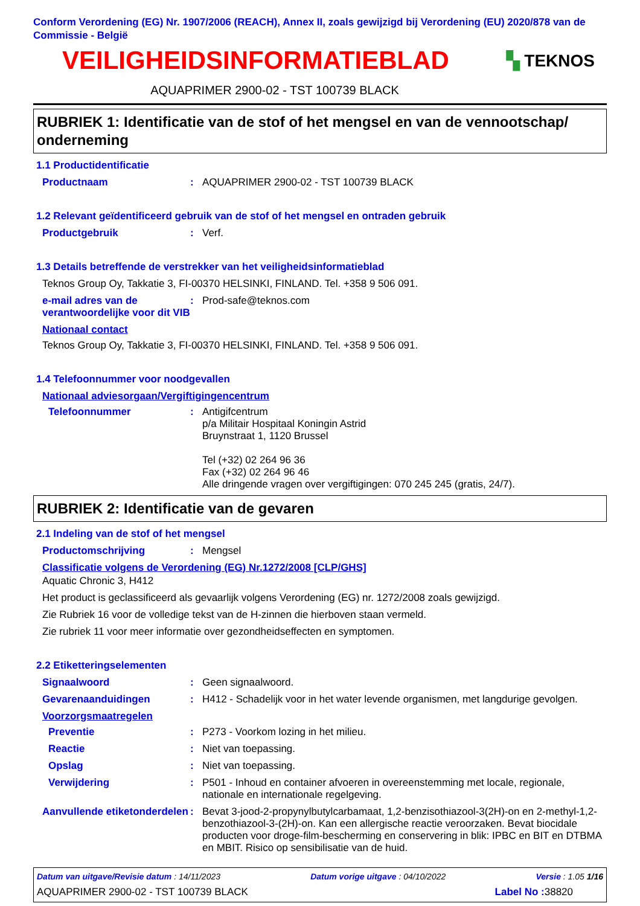Conform Verordening (EG) Nr. 1907/2006 (REACH), Annex II, zoals gewijzigd bij Verordening (EU) 2020/878 van de Commissie - België
VEILIGHEIDSINFORMATIEBLAD
▚ TEKNOS
AQUAPRIMER 2900-02 - TST 100739 BLACK
RUBRIEK 1: Identificatie van de stof of het mengsel en van de vennootschap/ onderneming
1.1 Productidentificatie
Productnaam : AQUAPRIMER 2900-02 - TST 100739 BLACK
1.2 Relevant geïdentificeerd gebruik van de stof of het mengsel en ontraden gebruik
Productgebruik : Verf.
1.3 Details betreffende de verstrekker van het veiligheidsinformatieblad
Teknos Group Oy, Takkatie 3, FI-00370 HELSINKI, FINLAND. Tel. +358 9 506 091.
e-mail adres van de verantwoordelijke voor dit VIB
: Prod-safe@teknos.com
Nationaal contact
Teknos Group Oy, Takkatie 3, FI-00370 HELSINKI, FINLAND. Tel. +358 9 506 091.
1.4 Telefoonnummer voor noodgevallen
Nationaal adviesorgaan/Vergiftigingencentrum
Telefoonnummer : Antigifcentrum
p/a Militair Hospitaal Koningin Astrid
Bruynstraat 1, 1120 Brussel
Tel (+32) 02 264 96 36
Fax (+32) 02 264 96 46
Alle dringende vragen over vergiftigingen: 070 245 245 (gratis, 24/7).
RUBRIEK 2: Identificatie van de gevaren
2.1 Indeling van de stof of het mengsel
Productomschrijving : Mengsel
Classificatie volgens de Verordening (EG) Nr.1272/2008 [CLP/GHS]
Aquatic Chronic 3, H412
Het product is geclassificeerd als gevaarlijk volgens Verordening (EG) nr. 1272/2008 zoals gewijzigd.
Zie Rubriek 16 voor de volledige tekst van de H-zinnen die hierboven staan vermeld.
Zie rubriek 11 voor meer informatie over gezondheidseffecten en symptomen.
2.2 Etiketteringselementen
Signaalwoord : Geen signaalwoord.
Gevarenaanduidingen : H412 - Schadelijk voor in het water levende organismen, met langdurige gevolgen.
Voorzorgsmaatregelen
Preventie : P273 - Voorkom lozing in het milieu.
Reactie : Niet van toepassing.
Opslag : Niet van toepassing.
Verwijdering : P501 - Inhoud en container afvoeren in overeenstemming met locale, regionale, nationale en internationale regelgeving.
Aanvullende etiketonderdelen
: Bevat 3-jood-2-propynylbutylcarbamaat, 1,2-benzisothiazool-3(2H)-on en 2-methyl-1,2-benzothiazool-3-(2H)-on. Kan een allergische reactie veroorzaken. Bevat biocidale producten voor droge-film-bescherming en conservering in blik: IPBC en BIT en DTBMA en MBIT. Risico op sensibilisatie van de huid.
Datum van uitgave/Revisie datum : 14/11/2023 Datum vorige uitgave : 04/10/2022 Versie : 1.05 1/16
AQUAPRIMER 2900-02 - TST 100739 BLACK Label No : 38820